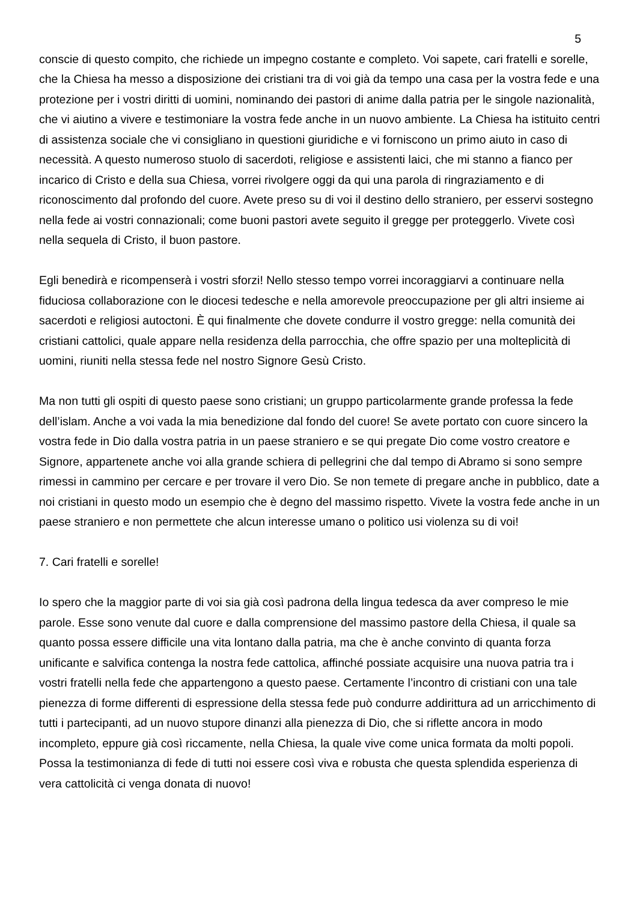5
conscie di questo compito, che richiede un impegno costante e completo. Voi sapete, cari fratelli e sorelle, che la Chiesa ha messo a disposizione dei cristiani tra di voi già da tempo una casa per la vostra fede e una protezione per i vostri diritti di uomini, nominando dei pastori di anime dalla patria per le singole nazionalità, che vi aiutino a vivere e testimoniare la vostra fede anche in un nuovo ambiente. La Chiesa ha istituito centri di assistenza sociale che vi consigliano in questioni giuridiche e vi forniscono un primo aiuto in caso di necessità. A questo numeroso stuolo di sacerdoti, religiose e assistenti laici, che mi stanno a fianco per incarico di Cristo e della sua Chiesa, vorrei rivolgere oggi da qui una parola di ringraziamento e di riconoscimento dal profondo del cuore. Avete preso su di voi il destino dello straniero, per esservi sostegno nella fede ai vostri connazionali; come buoni pastori avete seguito il gregge per proteggerlo. Vivete così nella sequela di Cristo, il buon pastore.
Egli benedirà e ricompenserà i vostri sforzi! Nello stesso tempo vorrei incoraggiarvi a continuare nella fiduciosa collaborazione con le diocesi tedesche e nella amorevole preoccupazione per gli altri insieme ai sacerdoti e religiosi autoctoni. È qui finalmente che dovete condurre il vostro gregge: nella comunità dei cristiani cattolici, quale appare nella residenza della parrocchia, che offre spazio per una molteplicità di uomini, riuniti nella stessa fede nel nostro Signore Gesù Cristo.
Ma non tutti gli ospiti di questo paese sono cristiani; un gruppo particolarmente grande professa la fede dell’islam. Anche a voi vada la mia benedizione dal fondo del cuore! Se avete portato con cuore sincero la vostra fede in Dio dalla vostra patria in un paese straniero e se qui pregate Dio come vostro creatore e Signore, appartenete anche voi alla grande schiera di pellegrini che dal tempo di Abramo si sono sempre rimessi in cammino per cercare e per trovare il vero Dio. Se non temete di pregare anche in pubblico, date a noi cristiani in questo modo un esempio che è degno del massimo rispetto. Vivete la vostra fede anche in un paese straniero e non permettete che alcun interesse umano o politico usi violenza su di voi!
7. Cari fratelli e sorelle!
Io spero che la maggior parte di voi sia già così padrona della lingua tedesca da aver compreso le mie parole. Esse sono venute dal cuore e dalla comprensione del massimo pastore della Chiesa, il quale sa quanto possa essere difficile una vita lontano dalla patria, ma che è anche convinto di quanta forza unificante e salvifica contenga la nostra fede cattolica, affinché possiate acquisire una nuova patria tra i vostri fratelli nella fede che appartengono a questo paese. Certamente l’incontro di cristiani con una tale pienezza di forme differenti di espressione della stessa fede può condurre addirittura ad un arricchimento di tutti i partecipanti, ad un nuovo stupore dinanzi alla pienezza di Dio, che si riflette ancora in modo incompleto, eppure già così riccamente, nella Chiesa, la quale vive come unica formata da molti popoli. Possa la testimonianza di fede di tutti noi essere così viva e robusta che questa splendida esperienza di vera cattolicità ci venga donata di nuovo!